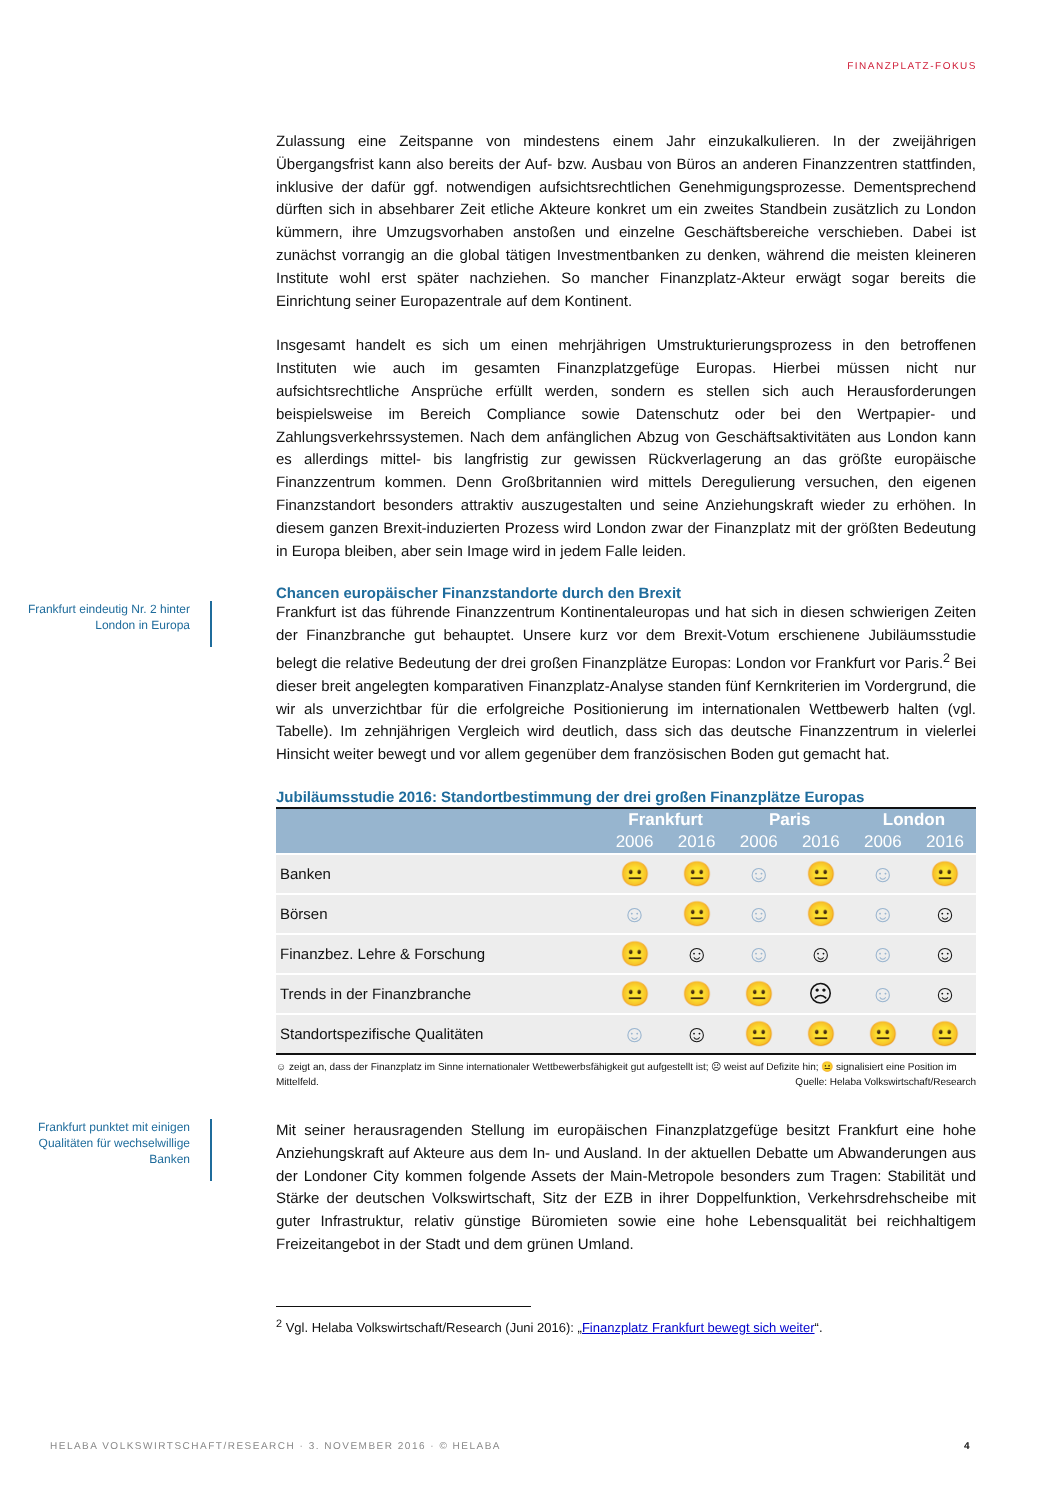FINANZPLATZ-FOKUS
Zulassung eine Zeitspanne von mindestens einem Jahr einzukalkulieren. In der zweijährigen Übergangsfrist kann also bereits der Auf- bzw. Ausbau von Büros an anderen Finanzzentren stattfinden, inklusive der dafür ggf. notwendigen aufsichtsrechtlichen Genehmigungsprozesse. Dementsprechend dürften sich in absehbarer Zeit etliche Akteure konkret um ein zweites Standbein zusätzlich zu London kümmern, ihre Umzugsvorhaben anstoßen und einzelne Geschäftsbereiche verschieben. Dabei ist zunächst vorrangig an die global tätigen Investmentbanken zu denken, während die meisten kleineren Institute wohl erst später nachziehen. So mancher Finanzplatz-Akteur erwägt sogar bereits die Einrichtung seiner Europazentrale auf dem Kontinent.
Insgesamt handelt es sich um einen mehrjährigen Umstrukturierungsprozess in den betroffenen Instituten wie auch im gesamten Finanzplatzgefüge Europas. Hierbei müssen nicht nur aufsichtsrechtliche Ansprüche erfüllt werden, sondern es stellen sich auch Herausforderungen beispielsweise im Bereich Compliance sowie Datenschutz oder bei den Wertpapier- und Zahlungsverkehrssystemen. Nach dem anfänglichen Abzug von Geschäftsaktivitäten aus London kann es allerdings mittel- bis langfristig zur gewissen Rückverlagerung an das größte europäische Finanzzentrum kommen. Denn Großbritannien wird mittels Deregulierung versuchen, den eigenen Finanzstandort besonders attraktiv auszugestalten und seine Anziehungskraft wieder zu erhöhen. In diesem ganzen Brexit-induzierten Prozess wird London zwar der Finanzplatz mit der größten Bedeutung in Europa bleiben, aber sein Image wird in jedem Falle leiden.
Chancen europäischer Finanzstandorte durch den Brexit
Frankfurt eindeutig Nr. 2 hinter London in Europa
Frankfurt ist das führende Finanzzentrum Kontinentaleuropas und hat sich in diesen schwierigen Zeiten der Finanzbranche gut behauptet. Unsere kurz vor dem Brexit-Votum erschienene Jubiläumsstudie belegt die relative Bedeutung der drei großen Finanzplätze Europas: London vor Frankfurt vor Paris.<sup>2</sup> Bei dieser breit angelegten komparativen Finanzplatz-Analyse standen fünf Kernkriterien im Vordergrund, die wir als unverzichtbar für die erfolgreiche Positionierung im internationalen Wettbewerb halten (vgl. Tabelle). Im zehnjährigen Vergleich wird deutlich, dass sich das deutsche Finanzzentrum in vielerlei Hinsicht weiter bewegt und vor allem gegenüber dem französischen Boden gut gemacht hat.
Jubiläumsstudie 2016: Standortbestimmung der drei großen Finanzplätze Europas
| | Frankfurt | | Paris | | London | |
| --- | --- | --- | --- | --- | --- | --- |
| | 2006 | 2016 | 2006 | 2016 | 2006 | 2016 |
| Banken | 😐 | 😐 | ☺ | 😐 | ☺ | 😐 |
| Börsen | ☺ | 😐 | ☺ | 😐 | ☺ | ☺ |
| Finanzbez. Lehre & Forschung | 😐 | ☺ | ☺ | ☺ | ☺ | ☺ |
| Trends in der Finanzbranche | 😐 | 😐 | 😐 | ☹ | ☺ | ☺ |
| Standortspezifische Qualitäten | ☺ | ☺ | 😐 | 😐 | 😐 | 😐 |
☺ zeigt an, dass der Finanzplatz im Sinne internationaler Wettbewerbsfähigkeit gut aufgestellt ist; ☹ weist auf Defizite hin; 😐 signalisiert eine Position im Mittelfeld. Quelle: Helaba Volkswirtschaft/Research
Frankfurt punktet mit einigen Qualitäten für wechselwillige Banken
Mit seiner herausragenden Stellung im europäischen Finanzplatzgefüge besitzt Frankfurt eine hohe Anziehungskraft auf Akteure aus dem In- und Ausland. In der aktuellen Debatte um Abwanderungen aus der Londoner City kommen folgende Assets der Main-Metropole besonders zum Tragen: Stabilität und Stärke der deutschen Volkswirtschaft, Sitz der EZB in ihrer Doppelfunktion, Verkehrsdrehscheibe mit guter Infrastruktur, relativ günstige Büromieten sowie eine hohe Lebensqualität bei reichhaltigem Freizeitangebot in der Stadt und dem grünen Umland.
<sup>2</sup> Vgl. Helaba Volkswirtschaft/Research (Juni 2016): „Finanzplatz Frankfurt bewegt sich weiter“.
HELABA VOLKSWIRTSCHAFT/RESEARCH · 3. NOVEMBER 2016 · © HELABA 4